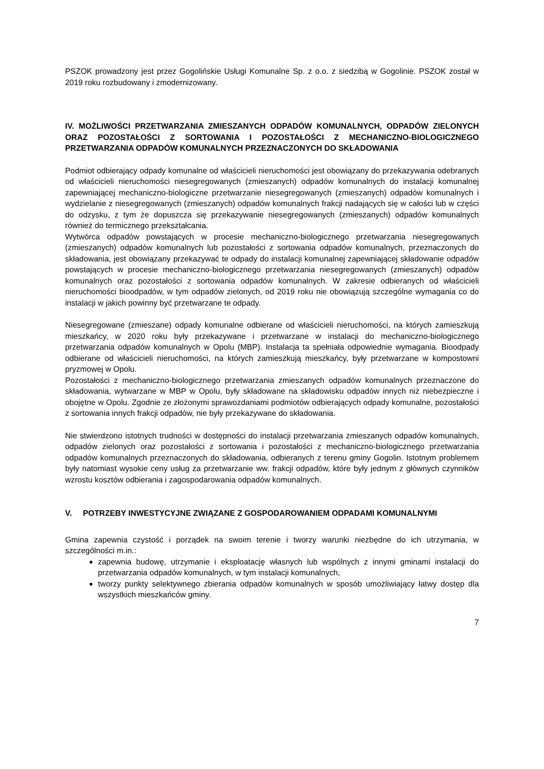PSZOK prowadzony jest przez Gogolińskie Usługi Komunalne Sp. z o.o. z siedzibą w Gogolinie. PSZOK został w 2019 roku rozbudowany i zmodernizowany.
IV. MOŻLIWOŚCI PRZETWARZANIA ZMIESZANYCH ODPADÓW KOMUNALNYCH, ODPADÓW ZIELONYCH ORAZ POZOSTAŁOŚCI Z SORTOWANIA I POZOSTAŁOŚCI Z MECHANICZNO-BIOLOGICZNEGO PRZETWARZANIA ODPADÓW KOMUNALNYCH PRZEZNACZONYCH DO SKŁADOWANIA
Podmiot odbierający odpady komunalne od właścicieli nieruchomości jest obowiązany do przekazywania odebranych od właścicieli nieruchomości niesegregowanych (zmieszanych) odpadów komunalnych do instalacji komunalnej zapewniającej mechaniczno-biologiczne przetwarzanie niesegregowanych (zmieszanych) odpadów komunalnych i wydzielanie z niesegregowanych (zmieszanych) odpadów komunalnych frakcji nadających się w całości lub w części do odzysku, z tym że dopuszcza się przekazywanie niesegregowanych (zmieszanych) odpadów komunalnych również do termicznego przekształcania.
Wytwórca odpadów powstających w procesie mechaniczno-biologicznego przetwarzania niesegregowanych (zmieszanych) odpadów komunalnych lub pozostałości z sortowania odpadów komunalnych, przeznaczonych do składowania, jest obowiązany przekazywać te odpady do instalacji komunalnej zapewniającej składowanie odpadów powstających w procesie mechaniczno-biologicznego przetwarzania niesegregowanych (zmieszanych) odpadów komunalnych oraz pozostałości z sortowania odpadów komunalnych. W zakresie odbieranych od właścicieli nieruchomości bioodpadów, w tym odpadów zielonych, od 2019 roku nie obowiązują szczególne wymagania co do instalacji w jakich powinny być przetwarzane te odpady.
Niesegregowane (zmieszane) odpady komunalne odbierane od właścicieli nieruchomości, na których zamieszkują mieszkańcy, w 2020 roku były przekazywane i przetwarzane w instalacji do mechaniczno-biologicznego przetwarzania odpadów komunalnych w Opolu (MBP). Instalacja ta spełniała odpowiednie wymagania. Bioodpady odbierane od właścicieli nieruchomości, na których zamieszkują mieszkańcy, były przetwarzane w kompostowni pryzmowej w Opolu.
Pozostałości z mechaniczno-biologicznego przetwarzania zmieszanych odpadów komunalnych przeznaczone do składowania, wytwarzane w MBP w Opolu, były składowane na składowisku odpadów innych niż niebezpieczne i obojętne w Opolu. Zgodnie ze złożonymi sprawozdaniami podmiotów odbierających odpady komunalne, pozostałości z sortowania innych frakcji odpadów, nie były przekazywane do składowania.
Nie stwierdzono istotnych trudności w dostępności do instalacji przetwarzania zmieszanych odpadów komunalnych, odpadów zielonych oraz pozostałości z sortowania i pozostałości z mechaniczno-biologicznego przetwarzania odpadów komunalnych przeznaczonych do składowania, odbieranych z terenu gminy Gogolin. Istotnym problemem były natomiast wysokie ceny usług za przetwarzanie ww. frakcji odpadów, które były jednym z głównych czynników wzrostu kosztów odbierania i zagospodarowania odpadów komunalnych.
V. POTRZEBY INWESTYCYJNE ZWIĄZANE Z GOSPODAROWANIEM ODPADAMI KOMUNALNYMI
Gmina zapewnia czystość i porządek na swoim terenie i tworzy warunki niezbędne do ich utrzymania, w szczególności m.in.:
zapewnia budowę, utrzymanie i eksploatację własnych lub wspólnych z innymi gminami instalacji do przetwarzania odpadów komunalnych, w tym instalacji komunalnych,
tworzy punkty selektywnego zbierania odpadów komunalnych w sposób umożliwiający łatwy dostęp dla wszystkich mieszkańców gminy.
7